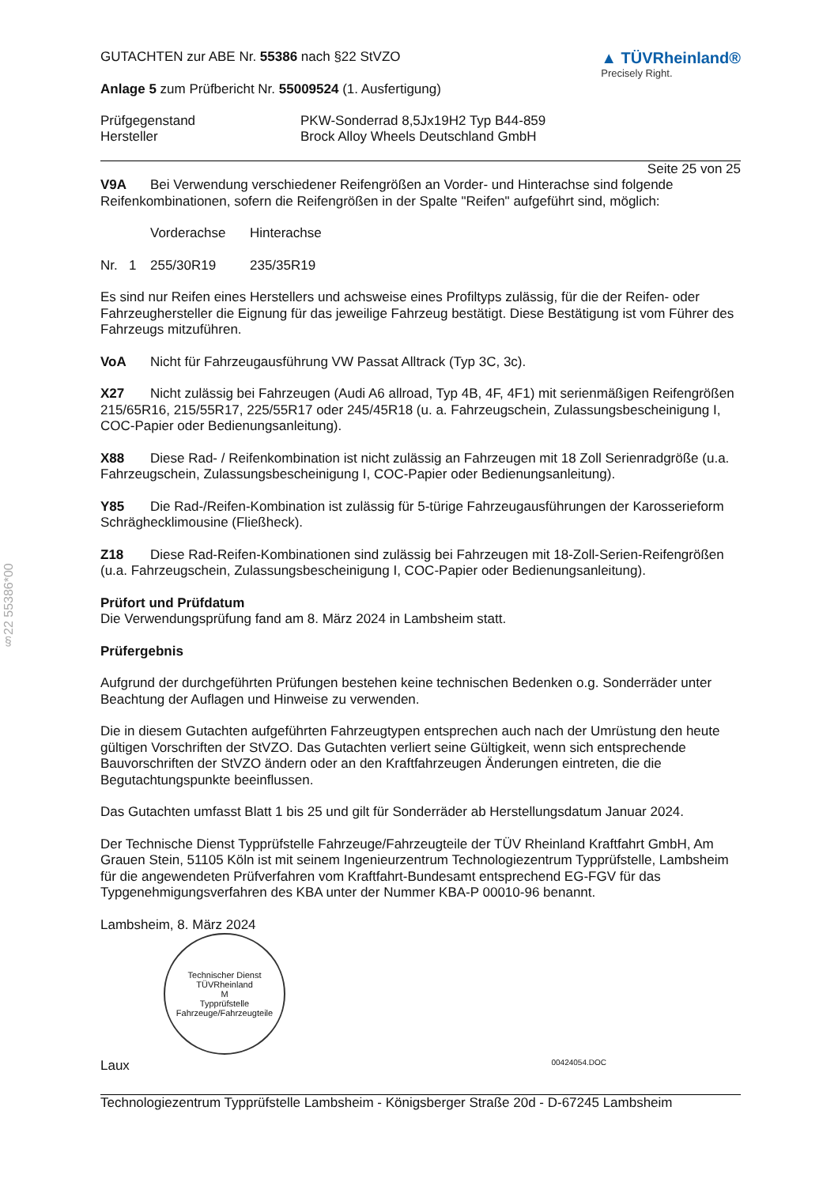§22 55386*00
GUTACHTEN zur ABE Nr. 55386 nach §22 StVZO
Anlage 5 zum Prüfbericht Nr. 55009524 (1. Ausfertigung)
▲ TÜVRheinland®
Precisely Right.
Prüfgegenstand PKW-Sonderrad 8,5Jx19H2 Typ B44-859
Hersteller Brock Alloy Wheels Deutschland GmbH
Seite 25 von 25
V9A Bei Verwendung verschiedener Reifengrößen an Vorder- und Hinterachse sind folgende Reifenkombinationen, sofern die Reifengrößen in der Spalte "Reifen" aufgeführt sind, möglich:
Vorderachse Hinterachse
Nr. 1 255/30R19 235/35R19
Es sind nur Reifen eines Herstellers und achsweise eines Profiltyps zulässig, für die der Reifen- oder Fahrzeughersteller die Eignung für das jeweilige Fahrzeug bestätigt. Diese Bestätigung ist vom Führer des Fahrzeugs mitzuführen.
VoA Nicht für Fahrzeugausführung VW Passat Alltrack (Typ 3C, 3c).
X27 Nicht zulässig bei Fahrzeugen (Audi A6 allroad, Typ 4B, 4F, 4F1) mit serienmäßigen Reifengrößen 215/65R16, 215/55R17, 225/55R17 oder 245/45R18 (u. a. Fahrzeugschein, Zulassungsbescheinigung I, COC-Papier oder Bedienungsanleitung).
X88 Diese Rad- / Reifenkombination ist nicht zulässig an Fahrzeugen mit 18 Zoll Serienradgröße (u.a. Fahrzeugschein, Zulassungsbescheinigung I, COC-Papier oder Bedienungsanleitung).
Y85 Die Rad-/Reifen-Kombination ist zulässig für 5-türige Fahrzeugausführungen der Karosserieform Schräghecklimousine (Fließheck).
Z18 Diese Rad-Reifen-Kombinationen sind zulässig bei Fahrzeugen mit 18-Zoll-Serien-Reifengrößen (u.a. Fahrzeugschein, Zulassungsbescheinigung I, COC-Papier oder Bedienungsanleitung).
Prüfort und Prüfdatum
Die Verwendungsprüfung fand am 8. März 2024 in Lambsheim statt.
Prüfergebnis
Aufgrund der durchgeführten Prüfungen bestehen keine technischen Bedenken o.g. Sonderräder unter Beachtung der Auflagen und Hinweise zu verwenden.
Die in diesem Gutachten aufgeführten Fahrzeugtypen entsprechen auch nach der Umrüstung den heute gültigen Vorschriften der StVZO. Das Gutachten verliert seine Gültigkeit, wenn sich entsprechende Bauvorschriften der StVZO ändern oder an den Kraftfahrzeugen Änderungen eintreten, die die Begutachtungspunkte beeinflussen.
Das Gutachten umfasst Blatt 1 bis 25 und gilt für Sonderräder ab Herstellungsdatum Januar 2024.
Der Technische Dienst Typprüfstelle Fahrzeuge/Fahrzeugteile der TÜV Rheinland Kraftfahrt GmbH, Am Grauen Stein, 51105 Köln ist mit seinem Ingenieurzentrum Technologiezentrum Typprüfstelle, Lambsheim für die angewendeten Prüfverfahren vom Kraftfahrt-Bundesamt entsprechend EG-FGV für das Typgenehmigungsverfahren des KBA unter der Nummer KBA-P 00010-96 benannt.
Lambsheim, 8. März 2024
Technischer Dienst
TÜVRheinland
M
Typprüfstelle Fahrzeuge/Fahrzeugteile
Laux 00424054.DOC
Technologiezentrum Typprüfstelle Lambsheim - Königsberger Straße 20d - D-67245 Lambsheim